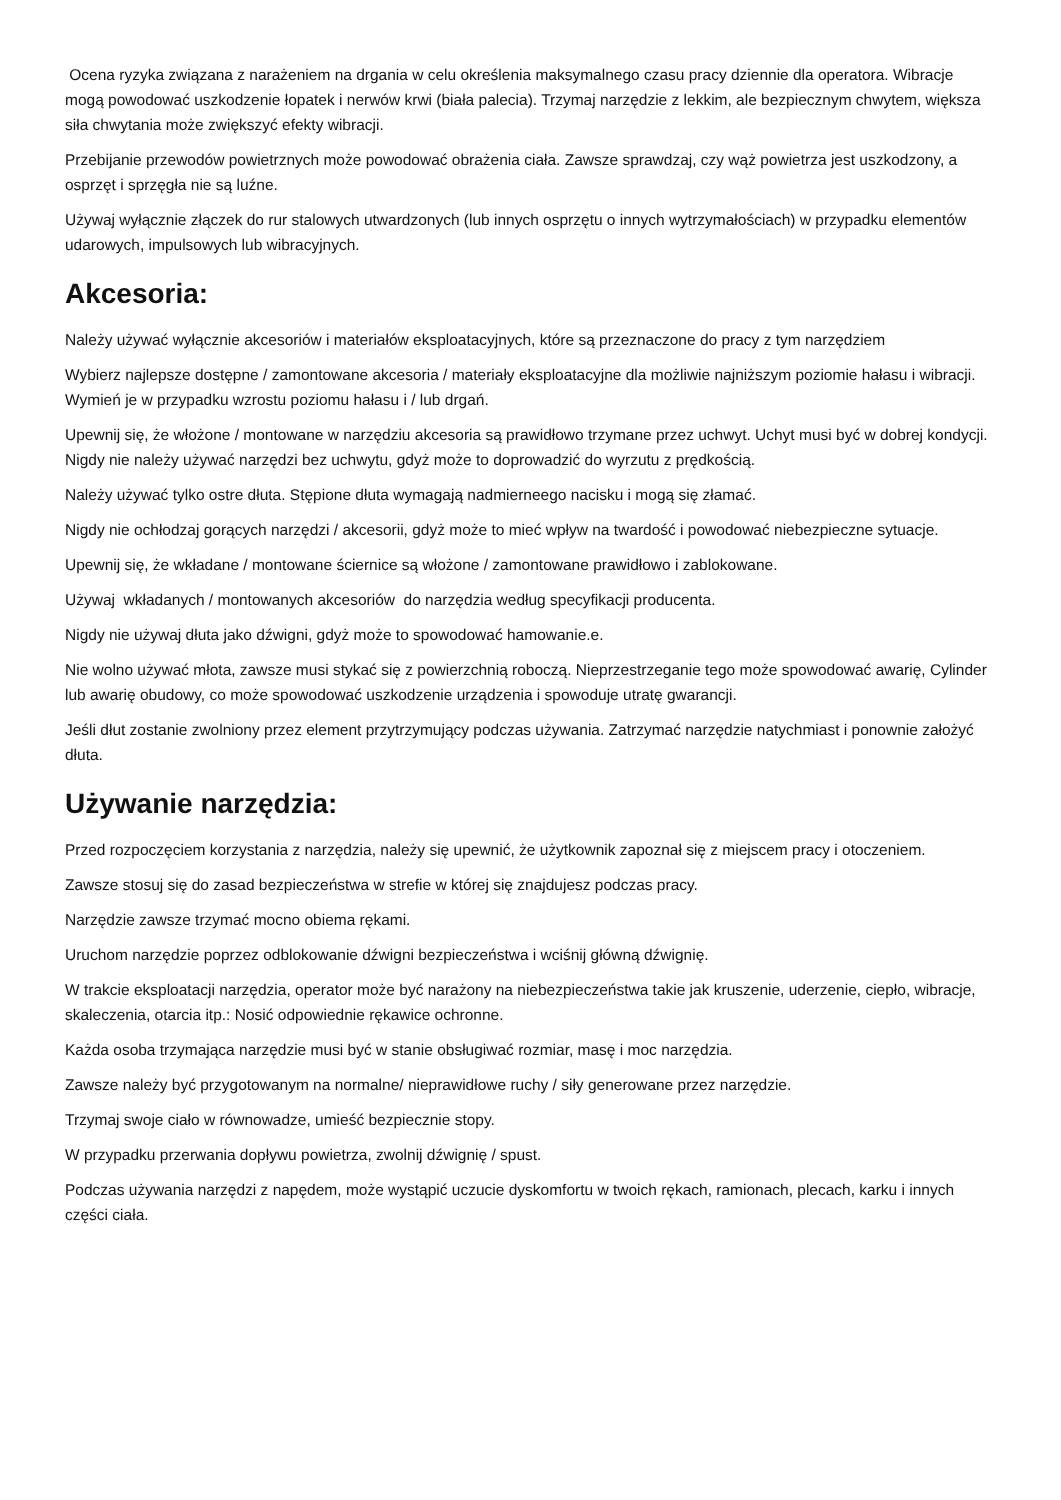Ocena ryzyka związana z narażeniem na drgania w celu określenia maksymalnego czasu pracy dziennie dla operatora. Wibracje mogą powodować uszkodzenie łopatek i nerwów krwi (biała palecia). Trzymaj narzędzie z lekkim, ale bezpiecznym chwytem, większa siła chwytania może zwiększyć efekty wibracji.
Przebijanie przewodów powietrznych może powodować obrażenia ciała. Zawsze sprawdzaj, czy wąż powietrza jest uszkodzony, a osprzęt i sprzęgła nie są luźne.
Używaj wyłącznie złączek do rur stalowych utwardzonych (lub innych osprzętu o innych wytrzymałościach) w przypadku elementów udarowych, impulsowych lub wibracyjnych.
Akcesoria:
Należy używać wyłącznie akcesoriów i materiałów eksploatacyjnych, które są przeznaczone do pracy z tym narzędziem
Wybierz najlepsze dostępne / zamontowane akcesoria / materiały eksploatacyjne dla możliwie najniższym poziomie hałasu i wibracji. Wymień je w przypadku wzrostu poziomu hałasu i / lub drgań.
Upewnij się, że włożone / montowane w narzędziu akcesoria są prawidłowo trzymane przez uchwyt. Uchyt musi być w dobrej kondycji. Nigdy nie należy używać narzędzi bez uchwytu, gdyż może to doprowadzić do wyrzutu z prędkością.
Należy używać tylko ostre dłuta. Stępione dłuta wymagają nadmierneego nacisku i mogą się złamać.
Nigdy nie ochłodzaj gorących narzędzi / akcesorii, gdyż może to mieć wpływ na twardość i powodować niebezpieczne sytuacje.
Upewnij się, że wkładane / montowane ściernice są włożone / zamontowane prawidłowo i zablokowane.
Używaj wkładanych / montowanych akcesoriów do narzędzia według specyfikacji producenta.
Nigdy nie używaj dłuta jako dźwigni, gdyż może to spowodować hamowanie.e.
Nie wolno używać młota, zawsze musi stykać się z powierzchnią roboczą. Nieprzestrzeganie tego może spowodować awarię, Cylinder lub awarię obudowy, co może spowodować uszkodzenie urządzenia i spowoduje utratę gwarancji.
Jeśli dłut zostanie zwolniony przez element przytrzymujący podczas używania. Zatrzymać narzędzie natychmiast i ponownie założyć dłuta.
Używanie narzędzia:
Przed rozpoczęciem korzystania z narzędzia, należy się upewnić, że użytkownik zapoznał się z miejscem pracy i otoczeniem.
Zawsze stosuj się do zasad bezpieczeństwa w strefie w której się znajdujesz podczas pracy.
Narzędzie zawsze trzymać mocno obiema rękami.
Uruchom narzędzie poprzez odblokowanie dźwigni bezpieczeństwa i wciśnij główną dźwignię.
W trakcie eksploatacji narzędzia, operator może być narażony na niebezpieczeństwa takie jak kruszenie, uderzenie, ciepło, wibracje, skaleczenia, otarcia itp.: Nosić odpowiednie rękawice ochronne.
Każda osoba trzymająca narzędzie musi być w stanie obsługiwać rozmiar, masę i moc narzędzia.
Zawsze należy być przygotowanym na normalne/ nieprawidłowe ruchy / siły generowane przez narzędzie.
Trzymaj swoje ciało w równowadze, umieść bezpiecznie stopy.
W przypadku przerwania dopływu powietrza, zwolnij dźwignię / spust.
Podczas używania narzędzi z napędem, może wystąpić uczucie dyskomfortu w twoich rękach, ramionach, plecach, karku i innych części ciała.